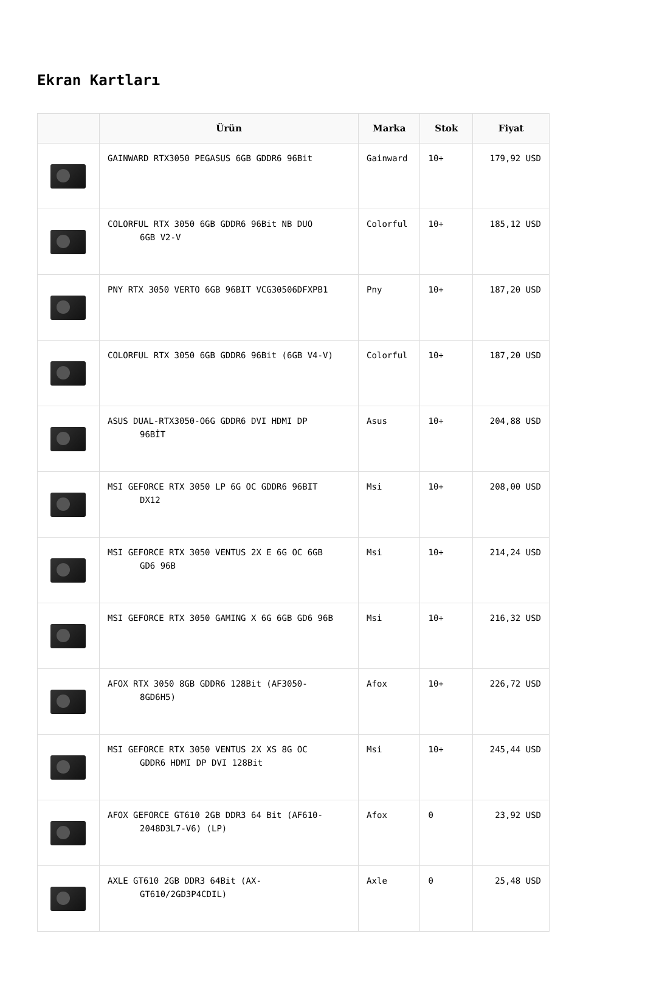Ekran Kartları
| | Ürün | Marka | Stok | Fiyat |
| --- | --- | --- | --- | --- |
| | GAINWARD RTX3050 PEGASUS 6GB GDDR6 96Bit | Gainward | 10+ | 179,92 USD |
| | COLORFUL RTX 3050 6GB GDDR6 96Bit NB DUO 6GB V2-V | Colorful | 10+ | 185,12 USD |
| | PNY RTX 3050 VERTO 6GB 96BIT VCG30506DFXPB1 | Pny | 10+ | 187,20 USD |
| | COLORFUL RTX 3050 6GB GDDR6 96Bit (6GB V4-V) | Colorful | 10+ | 187,20 USD |
| | ASUS DUAL-RTX3050-O6G GDDR6 DVI HDMI DP 96BİT | Asus | 10+ | 204,88 USD |
| | MSI GEFORCE RTX 3050 LP 6G OC GDDR6 96BIT DX12 | Msi | 10+ | 208,00 USD |
| | MSI GEFORCE RTX 3050 VENTUS 2X E 6G OC 6GB GD6 96B | Msi | 10+ | 214,24 USD |
| | MSI GEFORCE RTX 3050 GAMING X 6G 6GB GD6 96B | Msi | 10+ | 216,32 USD |
| | AFOX RTX 3050 8GB GDDR6 128Bit (AF3050- 8GD6H5) | Afox | 10+ | 226,72 USD |
| | MSI GEFORCE RTX 3050 VENTUS 2X XS 8G OC GDDR6 HDMI DP DVI 128Bit | Msi | 10+ | 245,44 USD |
| | AFOX GEFORCE GT610 2GB DDR3 64 Bit (AF610- 2048D3L7-V6) (LP) | Afox | 0 | 23,92 USD |
| | AXLE GT610 2GB DDR3 64Bit (AX- GT610/2GD3P4CDIL) | Axle | 0 | 25,48 USD |